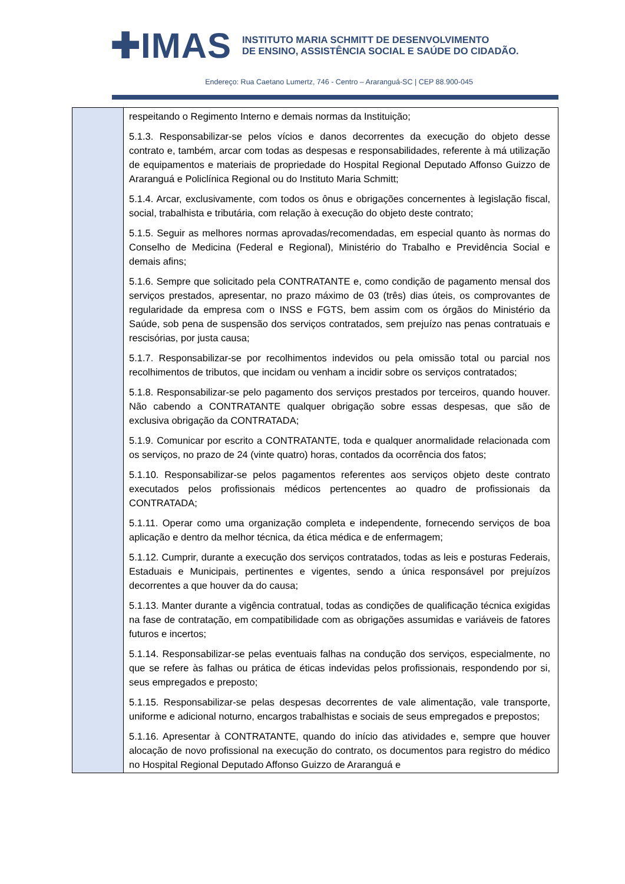✚IMAS
INSTITUTO MARIA SCHMITT DE DESENVOLVIMENTO
DE ENSINO, ASSISTÊNCIA SOCIAL E SAÚDE DO CIDADÃO.
Endereço: Rua Caetano Lumertz, 746 - Centro – Araranguá-SC | CEP 88.900-045
| | respeitando o Regimento Interno e demais normas da Instituição; 5.1.3. Responsabilizar-se pelos vícios e danos decorrentes da execução do objeto desse contrato e, também, arcar com todas as despesas e responsabilidades, referente à má utilização de equipamentos e materiais de propriedade do Hospital Regional Deputado Affonso Guizzo de Araranguá e Policlínica Regional ou do Instituto Maria Schmitt; 5.1.4. Arcar, exclusivamente, com todos os ônus e obrigações concernentes à legislação fiscal, social, trabalhista e tributária, com relação à execução do objeto deste contrato; 5.1.5. Seguir as melhores normas aprovadas/recomendadas, em especial quanto às normas do Conselho de Medicina (Federal e Regional), Ministério do Trabalho e Previdência Social e demais afins; 5.1.6. Sempre que solicitado pela CONTRATANTE e, como condição de pagamento mensal dos serviços prestados, apresentar, no prazo máximo de 03 (três) dias úteis, os comprovantes de regularidade da empresa com o INSS e FGTS, bem assim com os órgãos do Ministério da Saúde, sob pena de suspensão dos serviços contratados, sem prejuízo nas penas contratuais e rescisórias, por justa causa; 5.1.7. Responsabilizar-se por recolhimentos indevidos ou pela omissão total ou parcial nos recolhimentos de tributos, que incidam ou venham a incidir sobre os serviços contratados; 5.1.8. Responsabilizar-se pelo pagamento dos serviços prestados por terceiros, quando houver. Não cabendo a CONTRATANTE qualquer obrigação sobre essas despesas, que são de exclusiva obrigação da CONTRATADA; 5.1.9. Comunicar por escrito a CONTRATANTE, toda e qualquer anormalidade relacionada com os serviços, no prazo de 24 (vinte quatro) horas, contados da ocorrência dos fatos; 5.1.10. Responsabilizar-se pelos pagamentos referentes aos serviços objeto deste contrato executados pelos profissionais médicos pertencentes ao quadro de profissionais da CONTRATADA; 5.1.11. Operar como uma organização completa e independente, fornecendo serviços de boa aplicação e dentro da melhor técnica, da ética médica e de enfermagem; 5.1.12. Cumprir, durante a execução dos serviços contratados, todas as leis e posturas Federais, Estaduais e Municipais, pertinentes e vigentes, sendo a única responsável por prejuízos decorrentes a que houver da do causa; 5.1.13. Manter durante a vigência contratual, todas as condições de qualificação técnica exigidas na fase de contratação, em compatibilidade com as obrigações assumidas e variáveis de fatores futuros e incertos; 5.1.14. Responsabilizar-se pelas eventuais falhas na condução dos serviços, especialmente, no que se refere às falhas ou prática de éticas indevidas pelos profissionais, respondendo por si, seus empregados e preposto; 5.1.15. Responsabilizar-se pelas despesas decorrentes de vale alimentação, vale transporte, uniforme e adicional noturno, encargos trabalhistas e sociais de seus empregados e prepostos; 5.1.16. Apresentar à CONTRATANTE, quando do início das atividades e, sempre que houver alocação de novo profissional na execução do contrato, os documentos para registro do médico no Hospital Regional Deputado Affonso Guizzo de Araranguá e |